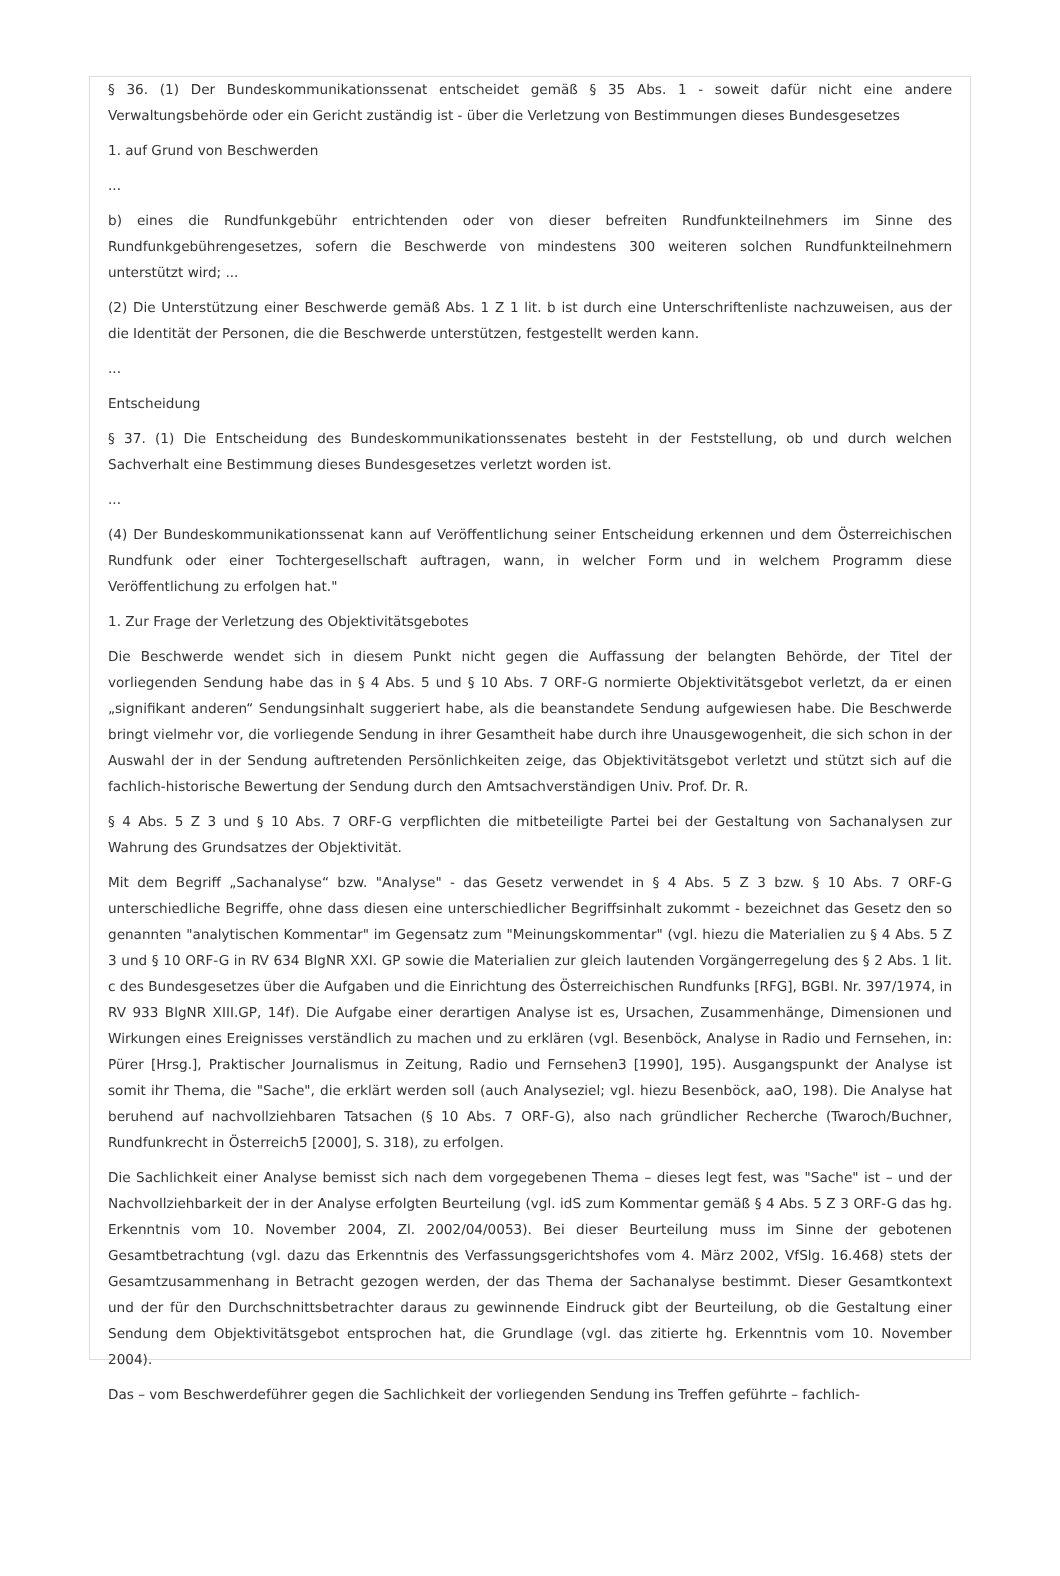§ 36. (1) Der Bundeskommunikationssenat entscheidet gemäß § 35 Abs. 1 - soweit dafür nicht eine andere Verwaltungsbehörde oder ein Gericht zuständig ist - über die Verletzung von Bestimmungen dieses Bundesgesetzes
1. auf Grund von Beschwerden
...
b) eines die Rundfunkgebühr entrichtenden oder von dieser befreiten Rundfunkteilnehmers im Sinne des Rundfunkgebührengesetzes, sofern die Beschwerde von mindestens 300 weiteren solchen Rundfunkteilnehmern unterstützt wird; ...
(2) Die Unterstützung einer Beschwerde gemäß Abs. 1 Z 1 lit. b ist durch eine Unterschriftenliste nachzuweisen, aus der die Identität der Personen, die die Beschwerde unterstützen, festgestellt werden kann.
...
Entscheidung
§ 37. (1) Die Entscheidung des Bundeskommunikationssenates besteht in der Feststellung, ob und durch welchen Sachverhalt eine Bestimmung dieses Bundesgesetzes verletzt worden ist.
...
(4) Der Bundeskommunikationssenat kann auf Veröffentlichung seiner Entscheidung erkennen und dem Österreichischen Rundfunk oder einer Tochtergesellschaft auftragen, wann, in welcher Form und in welchem Programm diese Veröffentlichung zu erfolgen hat."
1. Zur Frage der Verletzung des Objektivitätsgebotes
Die Beschwerde wendet sich in diesem Punkt nicht gegen die Auffassung der belangten Behörde, der Titel der vorliegenden Sendung habe das in § 4 Abs. 5 und § 10 Abs. 7 ORF-G normierte Objektivitätsgebot verletzt, da er einen „signifikant anderen“ Sendungsinhalt suggeriert habe, als die beanstandete Sendung aufgewiesen habe. Die Beschwerde bringt vielmehr vor, die vorliegende Sendung in ihrer Gesamtheit habe durch ihre Unausgewogenheit, die sich schon in der Auswahl der in der Sendung auftretenden Persönlichkeiten zeige, das Objektivitätsgebot verletzt und stützt sich auf die fachlich-historische Bewertung der Sendung durch den Amtsachverständigen Univ. Prof. Dr. R.
§ 4 Abs. 5 Z 3 und § 10 Abs. 7 ORF-G verpflichten die mitbeteiligte Partei bei der Gestaltung von Sachanalysen zur Wahrung des Grundsatzes der Objektivität.
Mit dem Begriff „Sachanalyse“ bzw. "Analyse" - das Gesetz verwendet in § 4 Abs. 5 Z 3 bzw. § 10 Abs. 7 ORF-G unterschiedliche Begriffe, ohne dass diesen eine unterschiedlicher Begriffsinhalt zukommt - bezeichnet das Gesetz den so genannten "analytischen Kommentar" im Gegensatz zum "Meinungskommentar" (vgl. hiezu die Materialien zu § 4 Abs. 5 Z 3 und § 10 ORF-G in RV 634 BlgNR XXI. GP sowie die Materialien zur gleich lautenden Vorgängerregelung des § 2 Abs. 1 lit. c des Bundesgesetzes über die Aufgaben und die Einrichtung des Österreichischen Rundfunks [RFG], BGBl. Nr. 397/1974, in RV 933 BlgNR XIII.GP, 14f). Die Aufgabe einer derartigen Analyse ist es, Ursachen, Zusammenhänge, Dimensionen und Wirkungen eines Ereignisses verständlich zu machen und zu erklären (vgl. Besenböck, Analyse in Radio und Fernsehen, in: Pürer [Hrsg.], Praktischer Journalismus in Zeitung, Radio und Fernsehen3 [1990], 195). Ausgangspunkt der Analyse ist somit ihr Thema, die "Sache", die erklärt werden soll (auch Analyseziel; vgl. hiezu Besenböck, aaO, 198). Die Analyse hat beruhend auf nachvollziehbaren Tatsachen (§ 10 Abs. 7 ORF-G), also nach gründlicher Recherche (Twaroch/Buchner, Rundfunkrecht in Österreich5 [2000], S. 318), zu erfolgen.
Die Sachlichkeit einer Analyse bemisst sich nach dem vorgegebenen Thema – dieses legt fest, was "Sache" ist – und der Nachvollziehbarkeit der in der Analyse erfolgten Beurteilung (vgl. idS zum Kommentar gemäß § 4 Abs. 5 Z 3 ORF-G das hg. Erkenntnis vom 10. November 2004, Zl. 2002/04/0053). Bei dieser Beurteilung muss im Sinne der gebotenen Gesamtbetrachtung (vgl. dazu das Erkenntnis des Verfassungsgerichtshofes vom 4. März 2002, VfSlg. 16.468) stets der Gesamtzusammenhang in Betracht gezogen werden, der das Thema der Sachanalyse bestimmt. Dieser Gesamtkontext und der für den Durchschnittsbetrachter daraus zu gewinnende Eindruck gibt der Beurteilung, ob die Gestaltung einer Sendung dem Objektivitätsgebot entsprochen hat, die Grundlage (vgl. das zitierte hg. Erkenntnis vom 10. November 2004).
Das – vom Beschwerdeführer gegen die Sachlichkeit der vorliegenden Sendung ins Treffen geführte – fachlich-